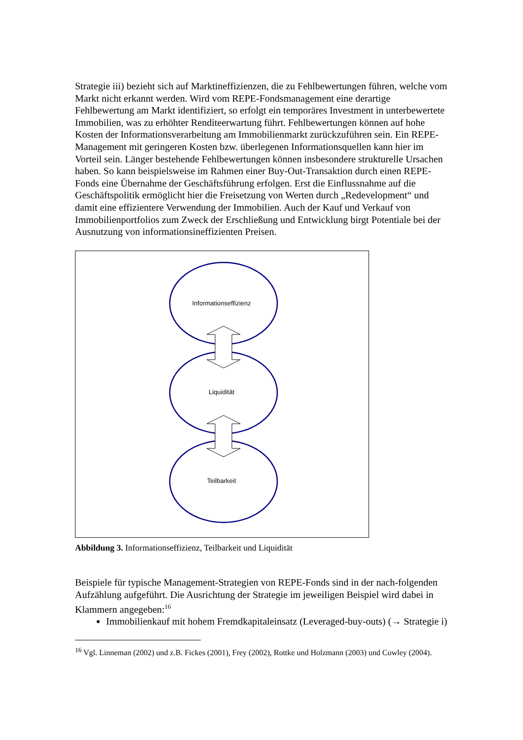Strategie iii) bezieht sich auf Marktineffizienzen, die zu Fehlbewertungen führen, welche vom Markt nicht erkannt werden. Wird vom REPE-Fondsmanagement eine derartige Fehlbewertung am Markt identifiziert, so erfolgt ein temporäres Investment in unterbewertete Immobilien, was zu erhöhter Renditeerwartung führt. Fehlbewertungen können auf hohe Kosten der Informationsverarbeitung am Immobilienmarkt zurückzuführen sein. Ein REPE-Management mit geringeren Kosten bzw. überlegenen Informationsquellen kann hier im Vorteil sein. Länger bestehende Fehlbewertungen können insbesondere strukturelle Ursachen haben. So kann beispielsweise im Rahmen einer Buy-Out-Transaktion durch einen REPE-Fonds eine Übernahme der Geschäftsführung erfolgen. Erst die Einflussnahme auf die Geschäftspolitik ermöglicht hier die Freisetzung von Werten durch „Redevelopment“ und damit eine effizientere Verwendung der Immobilien. Auch der Kauf und Verkauf von Immobilienportfolios zum Zweck der Erschließung und Entwicklung birgt Potentiale bei der Ausnutzung von informationsineffizienten Preisen.
Informationseffizienz
Liquidität
Teilbarkeit
Abbildung 3. Informationseffizienz, Teilbarkeit und Liquidität
Beispiele für typische Management-Strategien von REPE-Fonds sind in der nach-folgenden Aufzählung aufgeführt. Die Ausrichtung der Strategie im jeweiligen Beispiel wird dabei in Klammern angegeben:<sup>16</sup>
Immobilienkauf mit hohem Fremdkapitaleinsatz (Leveraged-buy-outs) (→ Strategie i)
<sup>16</sup> Vgl. Linneman (2002) und z.B. Fickes (2001), Frey (2002), Rottke und Holzmann (2003) und Cowley (2004).